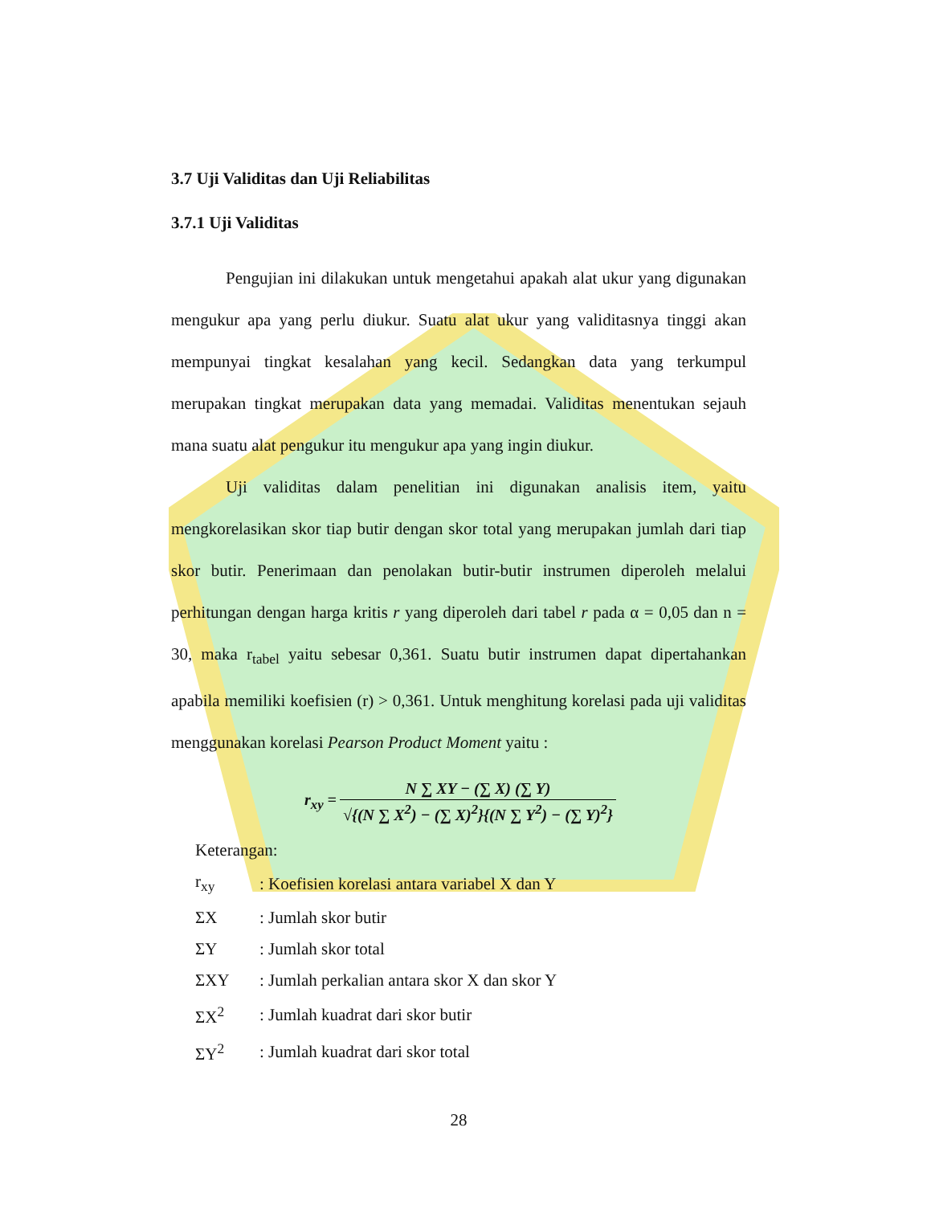3.7 Uji Validitas dan Uji Reliabilitas
3.7.1 Uji Validitas
Pengujian ini dilakukan untuk mengetahui apakah alat ukur yang digunakan mengukur apa yang perlu diukur. Suatu alat ukur yang validitasnya tinggi akan mempunyai tingkat kesalahan yang kecil. Sedangkan data yang terkumpul merupakan tingkat merupakan data yang memadai. Validitas menentukan sejauh mana suatu alat pengukur itu mengukur apa yang ingin diukur.
Uji validitas dalam penelitian ini digunakan analisis item, yaitu mengkorelasikan skor tiap butir dengan skor total yang merupakan jumlah dari tiap skor butir. Penerimaan dan penolakan butir-butir instrumen diperoleh melalui perhitungan dengan harga kritis r yang diperoleh dari tabel r pada α = 0,05 dan n = 30, maka r<sub>tabel</sub> yaitu sebesar 0,361. Suatu butir instrumen dapat dipertahankan apabila memiliki koefisien (r) > 0,361. Untuk menghitung korelasi pada uji validitas menggunakan korelasi Pearson Product Moment yaitu :
| r<sub>xy</sub> = | N ∑ XY − (∑ X) (∑ Y) |
| | √{(N ∑ X<sup>2</sup>) − (∑ X)<sup>2</sup>}{(N ∑ Y<sup>2</sup>) − (∑ Y)<sup>2</sup>} |
Keterangan:
| r<sub>xy</sub> | : Koefisien korelasi antara variabel X dan Y |
| ΣX | : Jumlah skor butir |
| ΣY | : Jumlah skor total |
| ΣXY | : Jumlah perkalian antara skor X dan skor Y |
| ΣX<sup>2</sup> | : Jumlah kuadrat dari skor butir |
| ΣY<sup>2</sup> | : Jumlah kuadrat dari skor total |
28